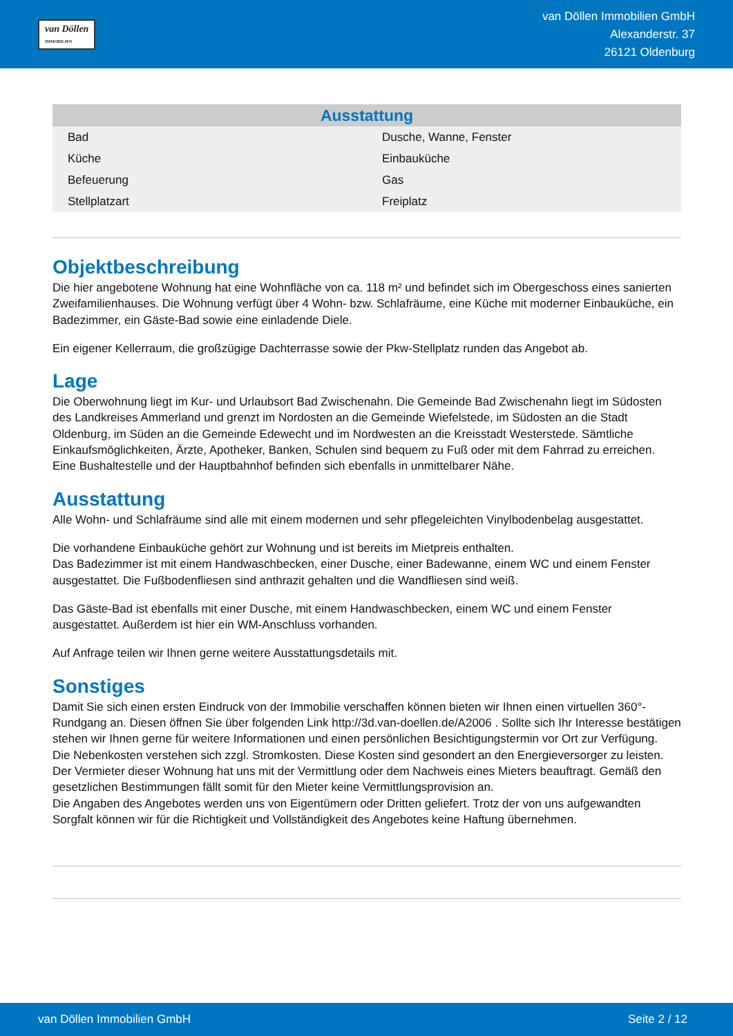van Döllen
IMMOBILIEN
van Döllen Immobilien GmbH
Alexanderstr. 37
26121 Oldenburg
| Ausstattung | |
| --- | --- |
| Bad | Dusche, Wanne, Fenster |
| Küche | Einbauküche |
| Befeuerung | Gas |
| Stellplatzart | Freiplatz |
Objektbeschreibung
Die hier angebotene Wohnung hat eine Wohnfläche von ca. 118 m² und befindet sich im Obergeschoss eines sanierten Zweifamilienhauses. Die Wohnung verfügt über 4 Wohn- bzw. Schlafräume, eine Küche mit moderner Einbauküche, ein Badezimmer, ein Gäste-Bad sowie eine einladende Diele.
Ein eigener Kellerraum, die großzügige Dachterrasse sowie der Pkw-Stellplatz runden das Angebot ab.
Lage
Die Oberwohnung liegt im Kur- und Urlaubsort Bad Zwischenahn. Die Gemeinde Bad Zwischenahn liegt im Südosten des Landkreises Ammerland und grenzt im Nordosten an die Gemeinde Wiefelstede, im Südosten an die Stadt Oldenburg, im Süden an die Gemeinde Edewecht und im Nordwesten an die Kreisstadt Westerstede. Sämtliche Einkaufsmöglichkeiten, Ärzte, Apotheker, Banken, Schulen sind bequem zu Fuß oder mit dem Fahrrad zu erreichen. Eine Bushaltestelle und der Hauptbahnhof befinden sich ebenfalls in unmittelbarer Nähe.
Ausstattung
Alle Wohn- und Schlafräume sind alle mit einem modernen und sehr pflegeleichten Vinylbodenbelag ausgestattet.
Die vorhandene Einbauküche gehört zur Wohnung und ist bereits im Mietpreis enthalten.
Das Badezimmer ist mit einem Handwaschbecken, einer Dusche, einer Badewanne, einem WC und einem Fenster ausgestattet. Die Fußbodenfliesen sind anthrazit gehalten und die Wandfliesen sind weiß.
Das Gäste-Bad ist ebenfalls mit einer Dusche, mit einem Handwaschbecken, einem WC und einem Fenster ausgestattet. Außerdem ist hier ein WM-Anschluss vorhanden.
Auf Anfrage teilen wir Ihnen gerne weitere Ausstattungsdetails mit.
Sonstiges
Damit Sie sich einen ersten Eindruck von der Immobilie verschaffen können bieten wir Ihnen einen virtuellen 360°-Rundgang an. Diesen öffnen Sie über folgenden Link http://3d.van-doellen.de/A2006 . Sollte sich Ihr Interesse bestätigen stehen wir Ihnen gerne für weitere Informationen und einen persönlichen Besichtigungstermin vor Ort zur Verfügung.
Die Nebenkosten verstehen sich zzgl. Stromkosten. Diese Kosten sind gesondert an den Energieversorger zu leisten.
Der Vermieter dieser Wohnung hat uns mit der Vermittlung oder dem Nachweis eines Mieters beauftragt. Gemäß den gesetzlichen Bestimmungen fällt somit für den Mieter keine Vermittlungsprovision an.
Die Angaben des Angebotes werden uns von Eigentümern oder Dritten geliefert. Trotz der von uns aufgewandten Sorgfalt können wir für die Richtigkeit und Vollständigkeit des Angebotes keine Haftung übernehmen.
van Döllen Immobilien GmbH Seite 2 / 12